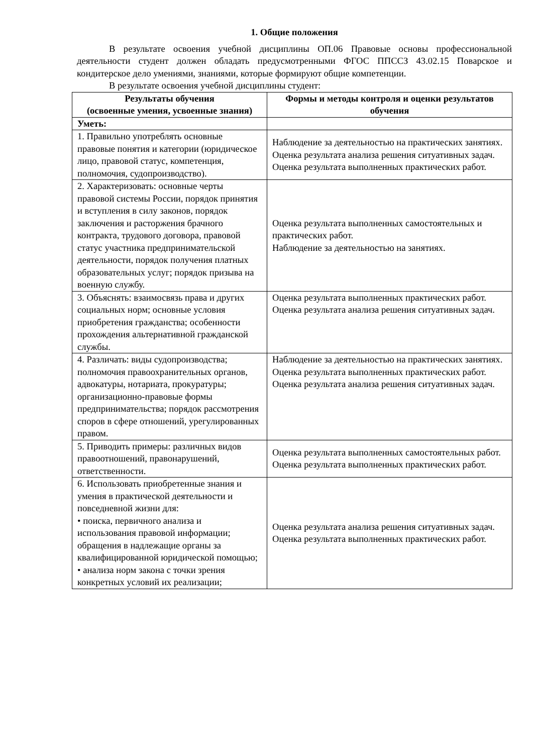1. Общие положения
В результате освоения учебной дисциплины ОП.06 Правовые основы профессиональной деятельности студент должен обладать предусмотренными ФГОС ППССЗ 43.02.15 Поварское и кондитерское дело умениями, знаниями, которые формируют общие компетенции.
В результате освоения учебной дисциплины студент:
| Результаты обучения (освоенные умения, усвоенные знания) | Формы и методы контроля и оценки результатов обучения |
| --- | --- |
| Уметь: | |
| 1. Правильно употреблять основные правовые понятия и категории (юридическое лицо, правовой статус, компетенция, полномочия, судопроизводство). | Наблюдение за деятельностью на практических занятиях. Оценка результата анализа решения ситуативных задач. Оценка результата выполненных практических работ. |
| 2. Характеризовать: основные черты правовой системы России, порядок принятия и вступления в силу законов, порядок заключения и расторжения брачного контракта, трудового договора, правовой статус участника предпринимательской деятельности, порядок получения платных образовательных услуг; порядок призыва на военную службу. | Оценка результата выполненных самостоятельных и практических работ. Наблюдение за деятельностью на занятиях. |
| 3. Объяснять: взаимосвязь права и других социальных норм; основные условия приобретения гражданства; особенности прохождения альтернативной гражданской службы. | Оценка результата выполненных практических работ. Оценка результата анализа решения ситуативных задач. |
| 4. Различать: виды судопроизводства; полномочия правоохранительных органов, адвокатуры, нотариата, прокуратуры; организационно-правовые формы предпринимательства; порядок рассмотрения споров в сфере отношений, урегулированных правом. | Наблюдение за деятельностью на практических занятиях. Оценка результата выполненных практических работ. Оценка результата анализа решения ситуативных задач. |
| 5. Приводить примеры: различных видов правоотношений, правонарушений, ответственности. | Оценка результата выполненных самостоятельных работ. Оценка результата выполненных практических работ. |
| 6. Использовать приобретенные знания и умения в практической деятельности и повседневной жизни для: • поиска, первичного анализа и использования правовой информации; обращения в надлежащие органы за квалифицированной юридической помощью; • анализа норм закона с точки зрения конкретных условий их реализации; | Оценка результата анализа решения ситуативных задач. Оценка результата выполненных практических работ. |